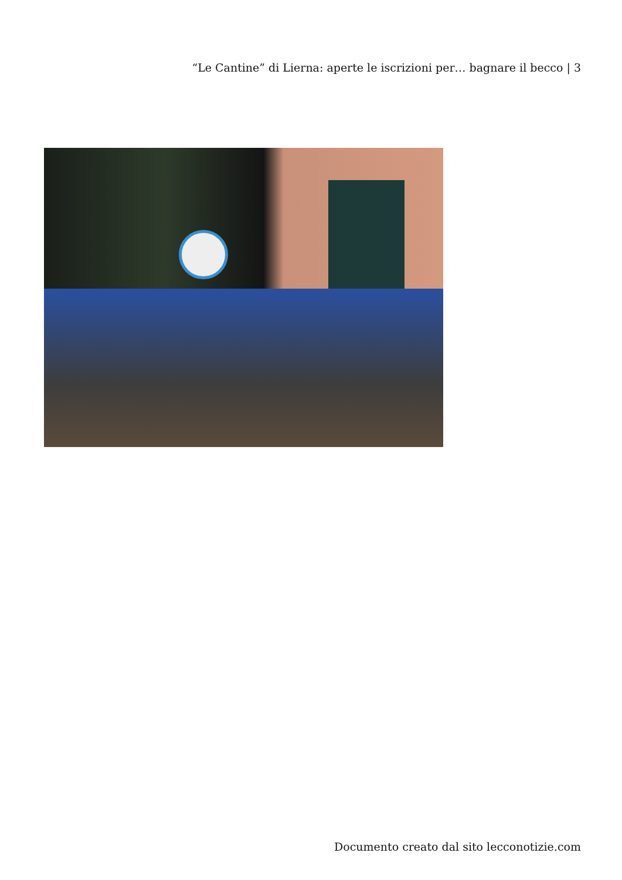“Le Cantine” di Lierna: aperte le iscrizioni per… bagnare il becco | 3
Documento creato dal sito lecconotizie.com